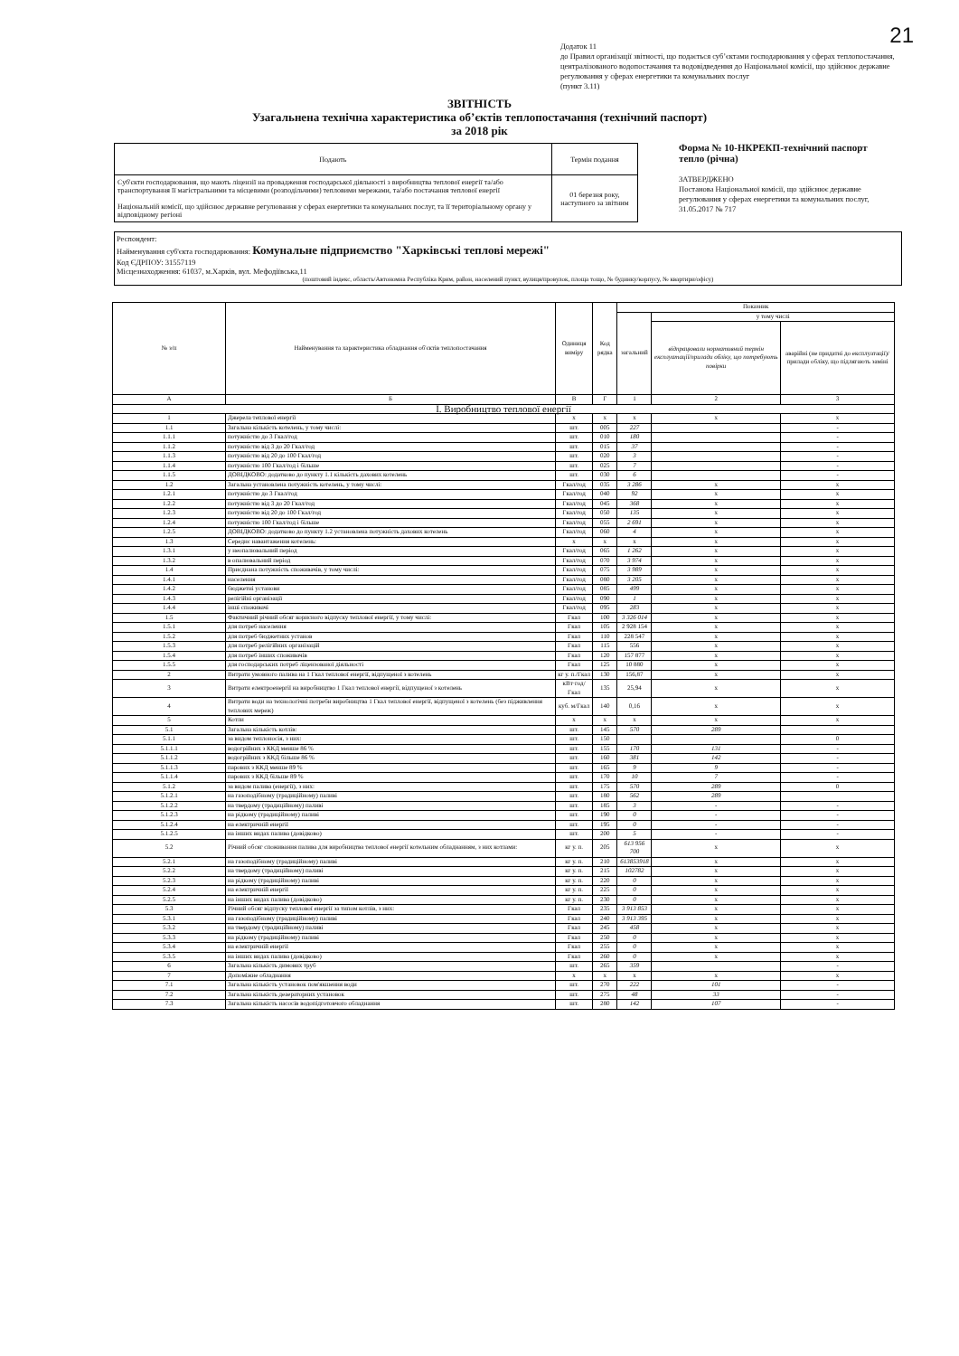21
Додаток 11
до Правил організації звітності, що подається суб’єктами господарювання у сферах теплопостачання, централізованого водопостачання та водовідведення до Національної комісії, що здійснює державне регулювання у сферах енергетики та комунальних послуг
(пункт 3.11)
ЗВІТНІСТЬ
Узагальнена технічна характеристика об’єктів теплопостачання (технічний паспорт)
за 2018 рік
| Подають | Термін подання |
| Суб'єкти господарювання, що мають ліцензії на провадження господарської діяльності з виробництва теплової енергії та/або транспортування її магістральними та місцевими (розподільчими) тепловими мережами, та/або постачання теплової енергії Національній комісії, що здійснює державне регулювання у сферах енергетики та комунальних послуг, та її територіальному органу у відповідному регіоні | 01 березня року, наступного за звітним |
Форма № 10-НКРЕКП-технічний паспорт тепло (річна)
ЗАТВЕРДЖЕНО
Постанова Національної комісії, що здійснює державне регулювання у сферах енергетики та комунальних послуг,
31.05.2017 № 717
Респондент:
Найменування суб'єкта господарювання: Комунальне підприємство "Харківські теплові мережі"
Код ЄДРПОУ: 31557119
Місцезнаходження: 61037, м.Харків, вул. Мефодіївська,11
(поштовий індекс, область/Автономна Республіка Крим, район, населений пункт, вулиця/провулок, площа тощо, № будинку/корпусу, № квартири/офісу)
| № з/п | Найменування та характеристика обладнання об'єктів теплопостачання | Одиниця виміру | Код рядка | Показник | | |
| --- | --- | --- | --- | --- | --- | --- |
| | | | | загальний | у тому числі | |
| | | | | | відпрацювали нормативний термін експлуатації/прилади обліку, що потребують повірки | аварійні (не придатні до експлуатації)/прилади обліку, що підлягають заміні |
| А | Б | В | Г | 1 | 2 | 3 |
| І. Виробництво теплової енергії | | | | | | |
| 1 | Джерела теплової енергії | х | х | х | х | х |
| 1.1 | Загальна кількість котелень, у тому числі: | шт. | 005 | 227 | | - |
| 1.1.1 | потужністю до 3 Гкал/год | шт. | 010 | 180 | | - |
| 1.1.2 | потужністю від 3 до 20 Гкал/год | шт. | 015 | 37 | | - |
| 1.1.3 | потужністю від 20 до 100 Гкал/год | шт. | 020 | 3 | | - |
| 1.1.4 | потужністю 100 Гкал/год і більше | шт. | 025 | 7 | | - |
| 1.1.5 | ДОВІДКОВО: додатково до пункту 1.1 кількість дахових котелень | шт. | 030 | 6 | | - |
| 1.2 | Загальна установлена потужність котелень, у тому числі: | Гкал/год | 035 | 3 286 | х | х |
| 1.2.1 | потужністю до 3 Гкал/год | Гкал/год | 040 | 92 | х | х |
| 1.2.2 | потужністю від 3 до 20 Гкал/год | Гкал/год | 045 | 368 | х | х |
| 1.2.3 | потужністю від 20 до 100 Гкал/год | Гкал/год | 050 | 135 | х | х |
| 1.2.4 | потужністю 100 Гкал/год і більше | Гкал/год | 055 | 2 691 | х | х |
| 1.2.5 | ДОВІДКОВО: додатково до пункту 1.2 установлена потужність дахових котелень | Гкал/год | 060 | 4 | х | х |
| 1.3 | Середнє навантаження котелень: | х | х | х | х | х |
| 1.3.1 | у неопалювальний період | Гкал/год | 065 | 1 262 | х | х |
| 1.3.2 | в опалювальний період | Гкал/год | 070 | 3 974 | х | х |
| 1.4 | Приєднана потужність споживачів, у тому числі: | Гкал/год | 075 | 3 989 | х | х |
| 1.4.1 | населення | Гкал/год | 080 | 3 205 | х | х |
| 1.4.2 | бюджетні установи | Гкал/год | 085 | 499 | х | х |
| 1.4.3 | релігійні організації | Гкал/год | 090 | 1 | х | х |
| 1.4.4 | інші споживачі | Гкал/год | 095 | 283 | х | х |
| 1.5 | Фактичний річний обсяг корисного відпуску теплової енергії, у тому числі: | Гкал | 100 | 3 326 014 | х | х |
| 1.5.1 | для потреб населення | Гкал | 105 | 2 928 154 | х | х |
| 1.5.2 | для потреб бюджетних установ | Гкал | 110 | 228 547 | х | х |
| 1.5.3 | для потреб релігійних організацій | Гкал | 115 | 556 | х | х |
| 1.5.4 | для потреб інших споживачів | Гкал | 120 | 157 877 | х | х |
| 1.5.5 | для господарських потреб ліцензованої діяльності | Гкал | 125 | 10 880 | х | х |
| 2 | Витрати умовного палива на 1 Гкал теплової енергії, відпущеної з котелень | кг у. п./Гкал | 130 | 156,87 | х | х |
| 3 | Витрати електроенергії на виробництво 1 Гкал теплової енергії, відпущеної з котелень | кВт·год/Гкал | 135 | 25,94 | х | х |
| 4 | Витрати води на технологічні потреби виробництва 1 Гкал теплової енергії, відпущеної з котелень (без підживлення теплових мереж) | куб. м/Гкал | 140 | 0,16 | х | х |
| 5 | Котли | х | х | х | х | х |
| 5.1 | Загальна кількість котлів: | шт. | 145 | 570 | 289 | |
| 5.1.1 | за видом теплоносія, з них: | шт. | 150 | | | 0 |
| 5.1.1.1 | водогрійних з ККД менше 86 % | шт. | 155 | 170 | 131 | - |
| 5.1.1.2 | водогрійних з ККД більше 86 % | шт. | 160 | 381 | 142 | - |
| 5.1.1.3 | парових з ККД менше 89 % | шт. | 165 | 9 | 9 | - |
| 5.1.1.4 | парових з ККД більше 89 % | шт. | 170 | 10 | 7 | - |
| 5.1.2 | за видом палива (енергії), з них: | шт. | 175 | 570 | 289 | 0 |
| 5.1.2.1 | на газоподібному (традиційному) паливі | шт. | 180 | 562 | 289 | |
| 5.1.2.2 | на твердому (традиційному) паливі | шт. | 185 | 3 | - | - |
| 5.1.2.3 | на рідкому (традиційному) паливі | шт. | 190 | 0 | - | - |
| 5.1.2.4 | на електричній енергії | шт. | 195 | 0 | - | - |
| 5.1.2.5 | на інших видах палива (довідково) | шт. | 200 | 5 | - | - |
| 5.2 | Річний обсяг споживання палива для виробництва теплової енергії котельним обладнанням, з них котлами: | кг у. п. | 205 | 613 956 700 | х | х |
| 5.2.1 | на газоподібному (традиційному) паливі | кг у. п. | 210 | 613853918 | х | х |
| 5.2.2 | на твердому (традиційному) паливі | кг у. п. | 215 | 102782 | х | х |
| 5.2.3 | на рідкому (традиційному) паливі | кг у. п. | 220 | 0 | х | х |
| 5.2.4 | на електричній енергії | кг у. п. | 225 | 0 | х | х |
| 5.2.5 | на інших видах палива (довідково) | кг у. п. | 230 | 0 | х | х |
| 5.3 | Річний обсяг відпуску теплової енергії за типом котлів, з них: | Гкал | 235 | 3 913 853 | х | х |
| 5.3.1 | на газоподібному (традиційному) паливі | Гкал | 240 | 3 913 395 | х | х |
| 5.3.2 | на твердому (традиційному) паливі | Гкал | 245 | 458 | х | х |
| 5.3.3 | на рідкому (традиційному) паливі | Гкал | 250 | 0 | х | х |
| 5.3.4 | на електричній енергії | Гкал | 255 | 0 | х | х |
| 5.3.5 | на інших видах палива (довідково) | Гкал | 260 | 0 | х | х |
| 6 | Загальна кількість димових труб | шт. | 265 | 359 | | - |
| 7 | Допоміжне обладнання | х | х | х | х | х |
| 7.1 | Загальна кількість установок пом'якшення води | шт. | 270 | 222 | 101 | - |
| 7.2 | Загальна кількість деаераторних установок | шт. | 275 | 48 | 33 | - |
| 7.3 | Загальна кількість насосів водопідготовчого обладнання | шт. | 280 | 142 | 107 | - |